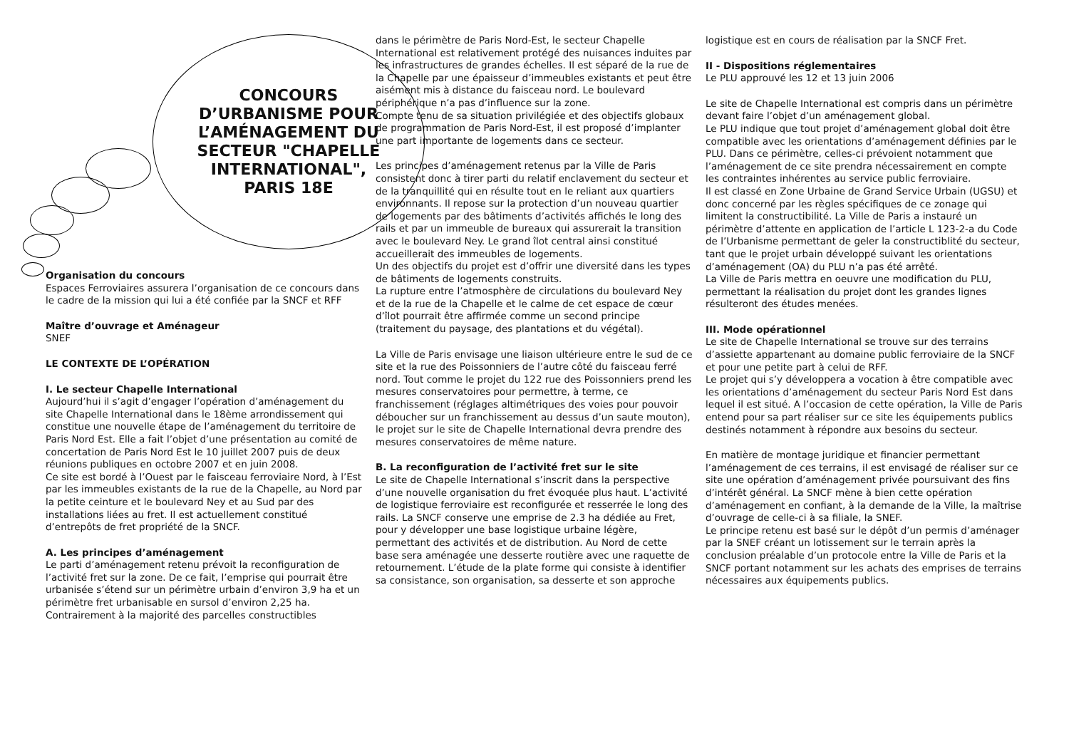CONCOURS D’URBANISME POUR L’AMÉNAGEMENT DU SECTEUR "CHAPELLE INTERNATIONAL", PARIS 18E
Organisation du concours
Espaces Ferroviaires assurera l’organisation de ce concours dans le cadre de la mission qui lui a été confiée par la SNCF et RFF
Maître d’ouvrage et Aménageur
SNEF
LE CONTEXTE DE L’OPÉRATION
I. Le secteur Chapelle International
Aujourd’hui il s’agit d’engager l’opération d’aménagement du site Chapelle International dans le 18ème arrondissement qui constitue une nouvelle étape de l’aménagement du territoire de Paris Nord Est. Elle a fait l’objet d’une présentation au comité de concertation de Paris Nord Est le 10 juillet 2007 puis de deux réunions publiques en octobre 2007 et en juin 2008.
Ce site est bordé à l’Ouest par le faisceau ferroviaire Nord, à l’Est par les immeubles existants de la rue de la Chapelle, au Nord par la petite ceinture et le boulevard Ney et au Sud par des installations liées au fret. Il est actuellement constitué d’entrepôts de fret propriété de la SNCF.
A. Les principes d’aménagement
Le parti d’aménagement retenu prévoit la reconfiguration de l’activité fret sur la zone. De ce fait, l’emprise qui pourrait être urbanisée s’étend sur un périmètre urbain d’environ 3,9 ha et un périmètre fret urbanisable en sursol d’environ 2,25 ha.
Contrairement à la majorité des parcelles constructibles
dans le périmètre de Paris Nord-Est, le secteur Chapelle International est relativement protégé des nuisances induites par les infrastructures de grandes échelles. Il est séparé de la rue de la Chapelle par une épaisseur d’immeubles existants et peut être aisément mis à distance du faisceau nord. Le boulevard périphérique n’a pas d’influence sur la zone.
Compte tenu de sa situation privilégiée et des objectifs globaux de programmation de Paris Nord-Est, il est proposé d’implanter une part importante de logements dans ce secteur.
Les principes d’aménagement retenus par la Ville de Paris consistent donc à tirer parti du relatif enclavement du secteur et de la tranquillité qui en résulte tout en le reliant aux quartiers environnants. Il repose sur la protection d’un nouveau quartier de logements par des bâtiments d’activités affichés le long des rails et par un immeuble de bureaux qui assurerait la transition avec le boulevard Ney. Le grand îlot central ainsi constitué accueillerait des immeubles de logements.
Un des objectifs du projet est d’offrir une diversité dans les types de bâtiments de logements construits.
La rupture entre l’atmosphère de circulations du boulevard Ney et de la rue de la Chapelle et le calme de cet espace de cœur d’îlot pourrait être affirmée comme un second principe (traitement du paysage, des plantations et du végétal).
La Ville de Paris envisage une liaison ultérieure entre le sud de ce site et la rue des Poissonniers de l’autre côté du faisceau ferré nord. Tout comme le projet du 122 rue des Poissonniers prend les mesures conservatoires pour permettre, à terme, ce franchissement (réglages altimétriques des voies pour pouvoir déboucher sur un franchissement au dessus d’un saute mouton), le projet sur le site de Chapelle International devra prendre des mesures conservatoires de même nature.
B. La reconfiguration de l’activité fret sur le site
Le site de Chapelle International s’inscrit dans la perspective d’une nouvelle organisation du fret évoquée plus haut. L’activité de logistique ferroviaire est reconfigurée et resserrée le long des rails. La SNCF conserve une emprise de 2.3 ha dédiée au Fret, pour y développer une base logistique urbaine légère, permettant des activités et de distribution. Au Nord de cette base sera aménagée une desserte routière avec une raquette de retournement. L’étude de la plate forme qui consiste à identifier sa consistance, son organisation, sa desserte et son approche
logistique est en cours de réalisation par la SNCF Fret.
II - Dispositions réglementaires
Le PLU approuvé les 12 et 13 juin 2006
Le site de Chapelle International est compris dans un périmètre devant faire l’objet d’un aménagement global.
Le PLU indique que tout projet d’aménagement global doit être compatible avec les orientations d’aménagement définies par le PLU. Dans ce périmètre, celles-ci prévoient notamment que l’aménagement de ce site prendra nécessairement en compte les contraintes inhérentes au service public ferroviaire.
Il est classé en Zone Urbaine de Grand Service Urbain (UGSU) et donc concerné par les règles spécifiques de ce zonage qui limitent la constructibilité. La Ville de Paris a instauré un périmètre d’attente en application de l’article L 123-2-a du Code de l’Urbanisme permettant de geler la constructiblité du secteur, tant que le projet urbain développé suivant les orientations d’aménagement (OA) du PLU n’a pas été arrêté.
La Ville de Paris mettra en oeuvre une modification du PLU, permettant la réalisation du projet dont les grandes lignes résulteront des études menées.
III. Mode opérationnel
Le site de Chapelle International se trouve sur des terrains d’assiette appartenant au domaine public ferroviaire de la SNCF et pour une petite part à celui de RFF.
Le projet qui s’y développera a vocation à être compatible avec les orientations d’aménagement du secteur Paris Nord Est dans lequel il est situé. A l’occasion de cette opération, la Ville de Paris entend pour sa part réaliser sur ce site les équipements publics destinés notamment à répondre aux besoins du secteur.
En matière de montage juridique et financier permettant l’aménagement de ces terrains, il est envisagé de réaliser sur ce site une opération d’aménagement privée poursuivant des fins d’intérêt général. La SNCF mène à bien cette opération d’aménagement en confiant, à la demande de la Ville, la maîtrise d’ouvrage de celle-ci à sa filiale, la SNEF.
Le principe retenu est basé sur le dépôt d’un permis d’aménager par la SNEF créant un lotissement sur le terrain après la conclusion préalable d’un protocole entre la Ville de Paris et la SNCF portant notamment sur les achats des emprises de terrains nécessaires aux équipements publics.